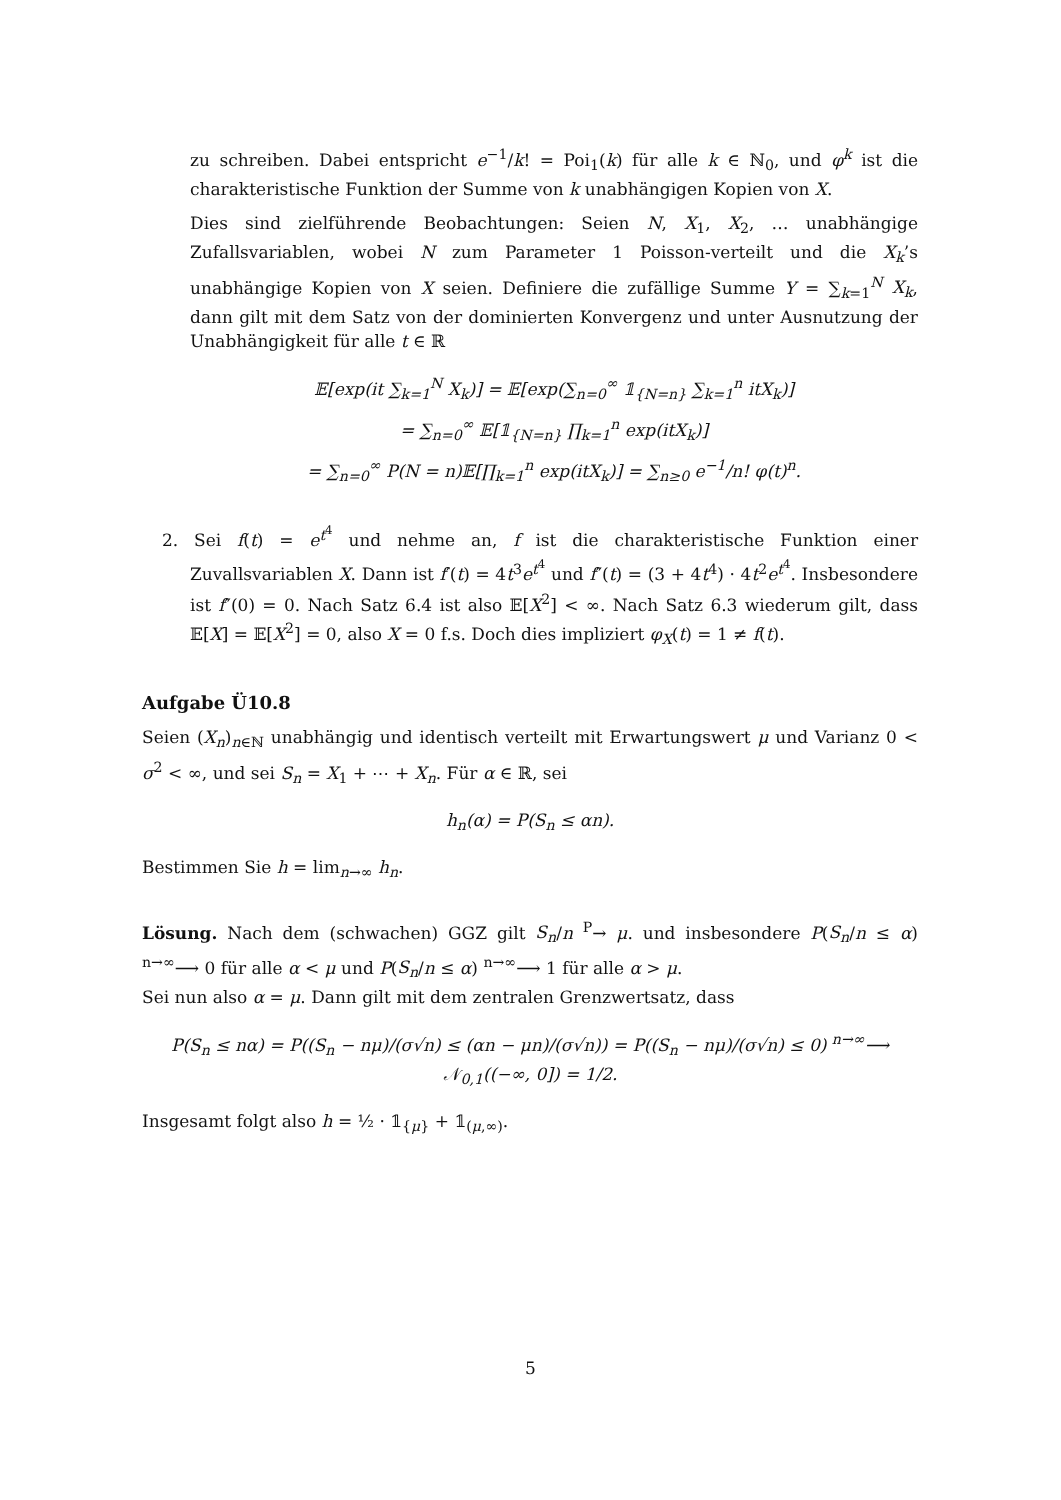zu schreiben. Dabei entspricht e<sup>−1</sup>/k! = Poi<sub>1</sub>(k) für alle k ∈ ℕ<sub>0</sub>, und φ<sup>k</sup> ist die charakteristische Funktion der Summe von k unabhängigen Kopien von X.
Dies sind zielführende Beobachtungen: Seien N, X<sub>1</sub>, X<sub>2</sub>, … unabhängige Zufallsvariablen, wobei N zum Parameter 1 Poisson-verteilt und die X<sub>k</sub>’s unabhängige Kopien von X seien. Definiere die zufällige Summe Y = ∑<sub>k=1</sub><sup>N</sup> X<sub>k</sub>, dann gilt mit dem Satz von der dominierten Konvergenz und unter Ausnutzung der Unabhängigkeit für alle t ∈ ℝ
𝔼[exp(it ∑<sub>k=1</sub><sup>N</sup> X<sub>k</sub>)] = 𝔼[exp(∑<sub>n=0</sub><sup>∞</sup> 𝟙<sub>{N=n}</sub> ∑<sub>k=1</sub><sup>n</sup> itX<sub>k</sub>)]
= ∑<sub>n=0</sub><sup>∞</sup> 𝔼[𝟙<sub>{N=n}</sub> ∏<sub>k=1</sub><sup>n</sup> exp(itX<sub>k</sub>)]
= ∑<sub>n=0</sub><sup>∞</sup> P(N = n)𝔼[∏<sub>k=1</sub><sup>n</sup> exp(itX<sub>k</sub>)] = ∑<sub>n≥0</sub> e<sup>−1</sup>/n! φ(t)<sup>n</sup>.
2. Sei f(t) = e<sup>t<sup>4</sup></sup> und nehme an, f ist die charakteristische Funktion einer Zuvallsvariablen X. Dann ist f′(t) = 4t<sup>3</sup>e<sup>t<sup>4</sup></sup> und f″(t) = (3 + 4t<sup>4</sup>) · 4t<sup>2</sup>e<sup>t<sup>4</sup></sup>. Insbesondere ist f″(0) = 0. Nach Satz 6.4 ist also 𝔼[X<sup>2</sup>] < ∞. Nach Satz 6.3 wiederum gilt, dass 𝔼[X] = 𝔼[X<sup>2</sup>] = 0, also X = 0 f.s. Doch dies impliziert φ<sub>X</sub>(t) = 1 ≠ f(t).
Aufgabe Ü10.8
Seien (X<sub>n</sub>)<sub>n∈ℕ</sub> unabhängig und identisch verteilt mit Erwartungswert μ und Varianz 0 < σ<sup>2</sup> < ∞, und sei S<sub>n</sub> = X<sub>1</sub> + ⋯ + X<sub>n</sub>. Für α ∈ ℝ, sei
h<sub>n</sub>(α) = P(S<sub>n</sub> ≤ αn).
Bestimmen Sie h = lim<sub>n→∞</sub> h<sub>n</sub>.
Lösung. Nach dem (schwachen) GGZ gilt S<sub>n</sub>/n <sup>P</sup>→ μ. und insbesondere P(S<sub>n</sub>/n ≤ α) <sup>n→∞</sup>⟶ 0 für alle α < μ und P(S<sub>n</sub>/n ≤ α) <sup>n→∞</sup>⟶ 1 für alle α > μ.
Sei nun also α = μ. Dann gilt mit dem zentralen Grenzwertsatz, dass
P(S<sub>n</sub> ≤ nα) = P((S<sub>n</sub> − nμ)/(σ√n) ≤ (αn − μn)/(σ√n)) = P((S<sub>n</sub> − nμ)/(σ√n) ≤ 0) <sup>n→∞</sup>⟶ 𝒩<sub>0,1</sub>((−∞, 0]) = 1/2.
Insgesamt folgt also h = ½ · 𝟙<sub>{μ}</sub> + 𝟙<sub>(μ,∞)</sub>.
5